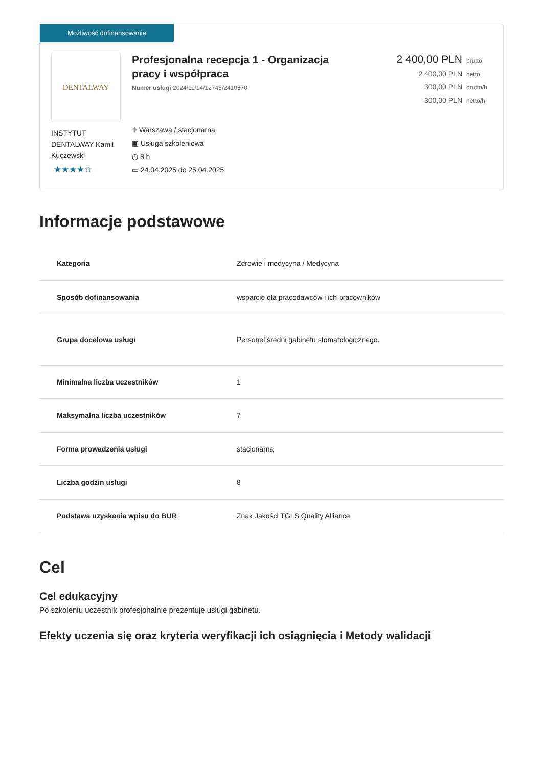Możliwość dofinansowania
DENTALWAY
INSTYTUT DENTALWAY Kamil Kuczewski
★★★★☆
Profesjonalna recepcja 1 - Organizacja pracy i współpraca
Numer usługi 2024/11/14/12745/2410570
⌖ Warszawa / stacjonarna
▣ Usługa szkoleniowa
◷ 8 h
▭ 24.04.2025 do 25.04.2025
2 400,00 PLN brutto
2 400,00 PLN netto
300,00 PLN brutto/h
300,00 PLN netto/h
Informacje podstawowe
| Kategoria | Zdrowie i medycyna / Medycyna |
| Sposób dofinansowania | wsparcie dla pracodawców i ich pracowników |
| Grupa docelowa usługi | Personel średni gabinetu stomatologicznego. |
| Minimalna liczba uczestników | 1 |
| Maksymalna liczba uczestników | 7 |
| Forma prowadzenia usługi | stacjonarna |
| Liczba godzin usługi | 8 |
| Podstawa uzyskania wpisu do BUR | Znak Jakości TGLS Quality Alliance |
Cel
Cel edukacyjny
Po szkoleniu uczestnik profesjonalnie prezentuje usługi gabinetu.
Efekty uczenia się oraz kryteria weryfikacji ich osiągnięcia i Metody walidacji